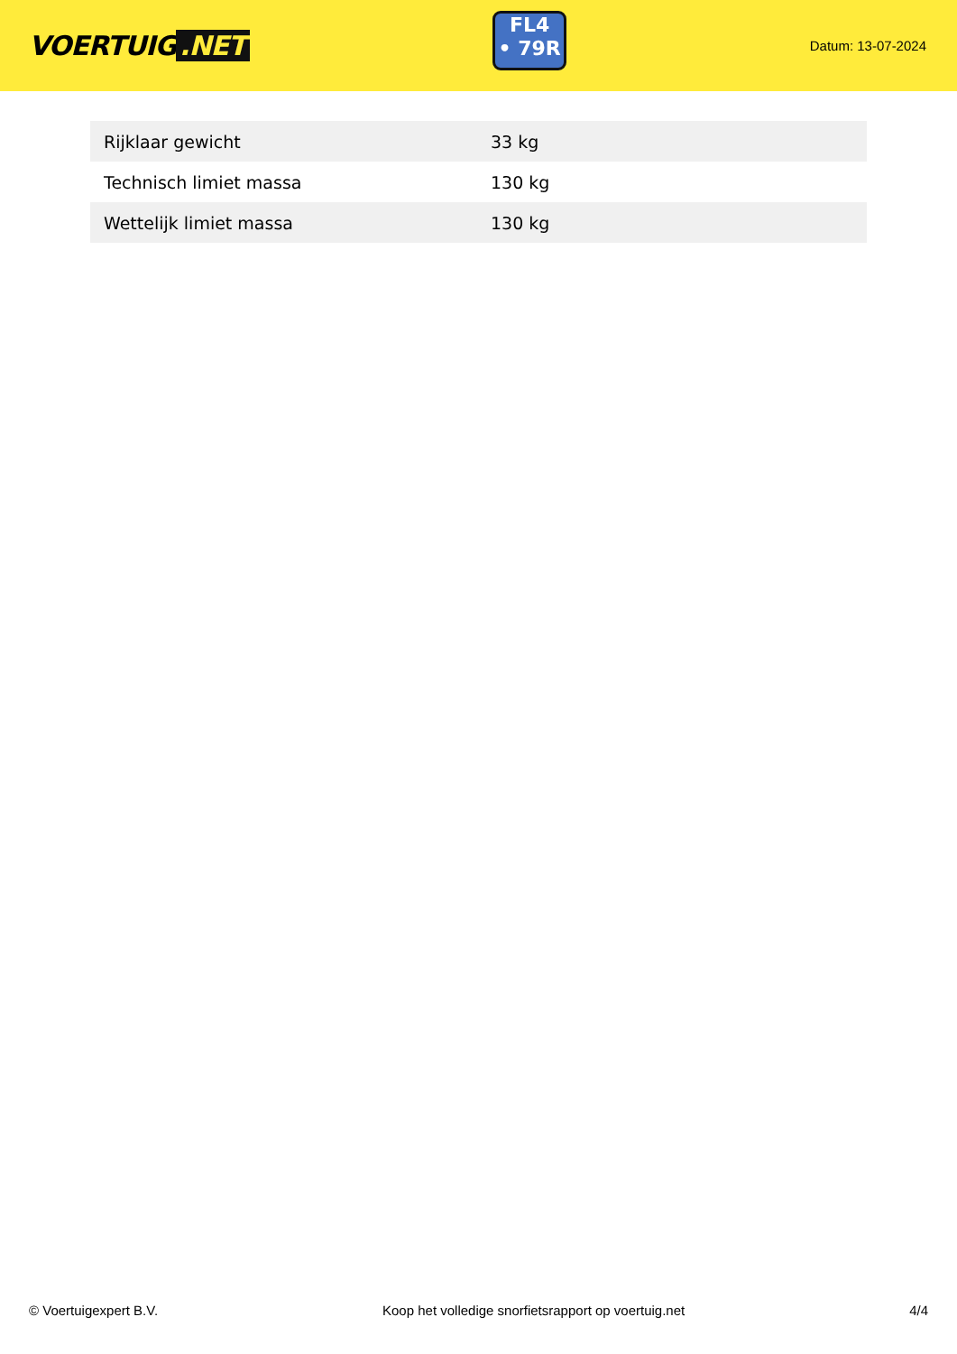VOERTUIG.NET
FL4
• 79R
Datum: 13-07-2024
| Rijklaar gewicht | 33 kg |
| Technisch limiet massa | 130 kg |
| Wettelijk limiet massa | 130 kg |
© Voertuigexpert B.V. Koop het volledige snorfietsrapport op voertuig.net 4/4